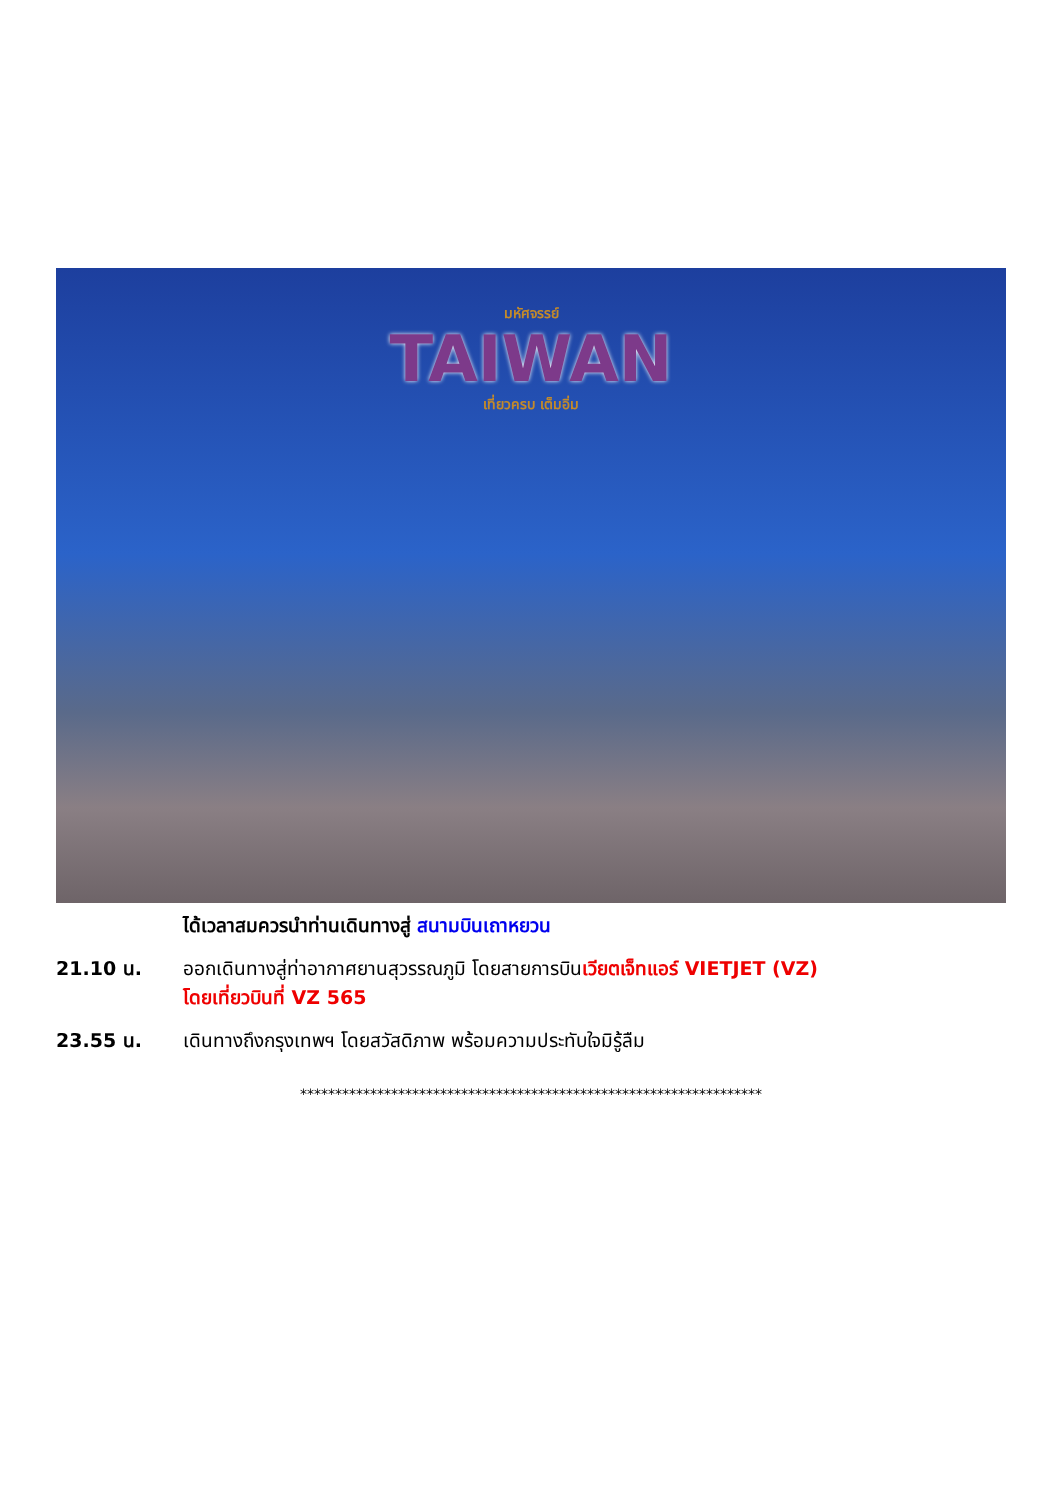มหัศจรรย์
TAIWAN
เที่ยวครบ เต็มอิ่ม
ได้เวลาสมควรนำท่านเดินทางสู่ สนามบินเถาหยวน
21.10 น. ออกเดินทางสู่ท่าอากาศยานสุวรรณภูมิ โดยสายการบินเวียตเจ็ทแอร์ VIETJET (VZ)
โดยเที่ยวบินที่ VZ 565
23.55 น. เดินทางถึงกรุงเทพฯ โดยสวัสดิภาพ พร้อมความประทับใจมิรู้ลืม
******************************************************************